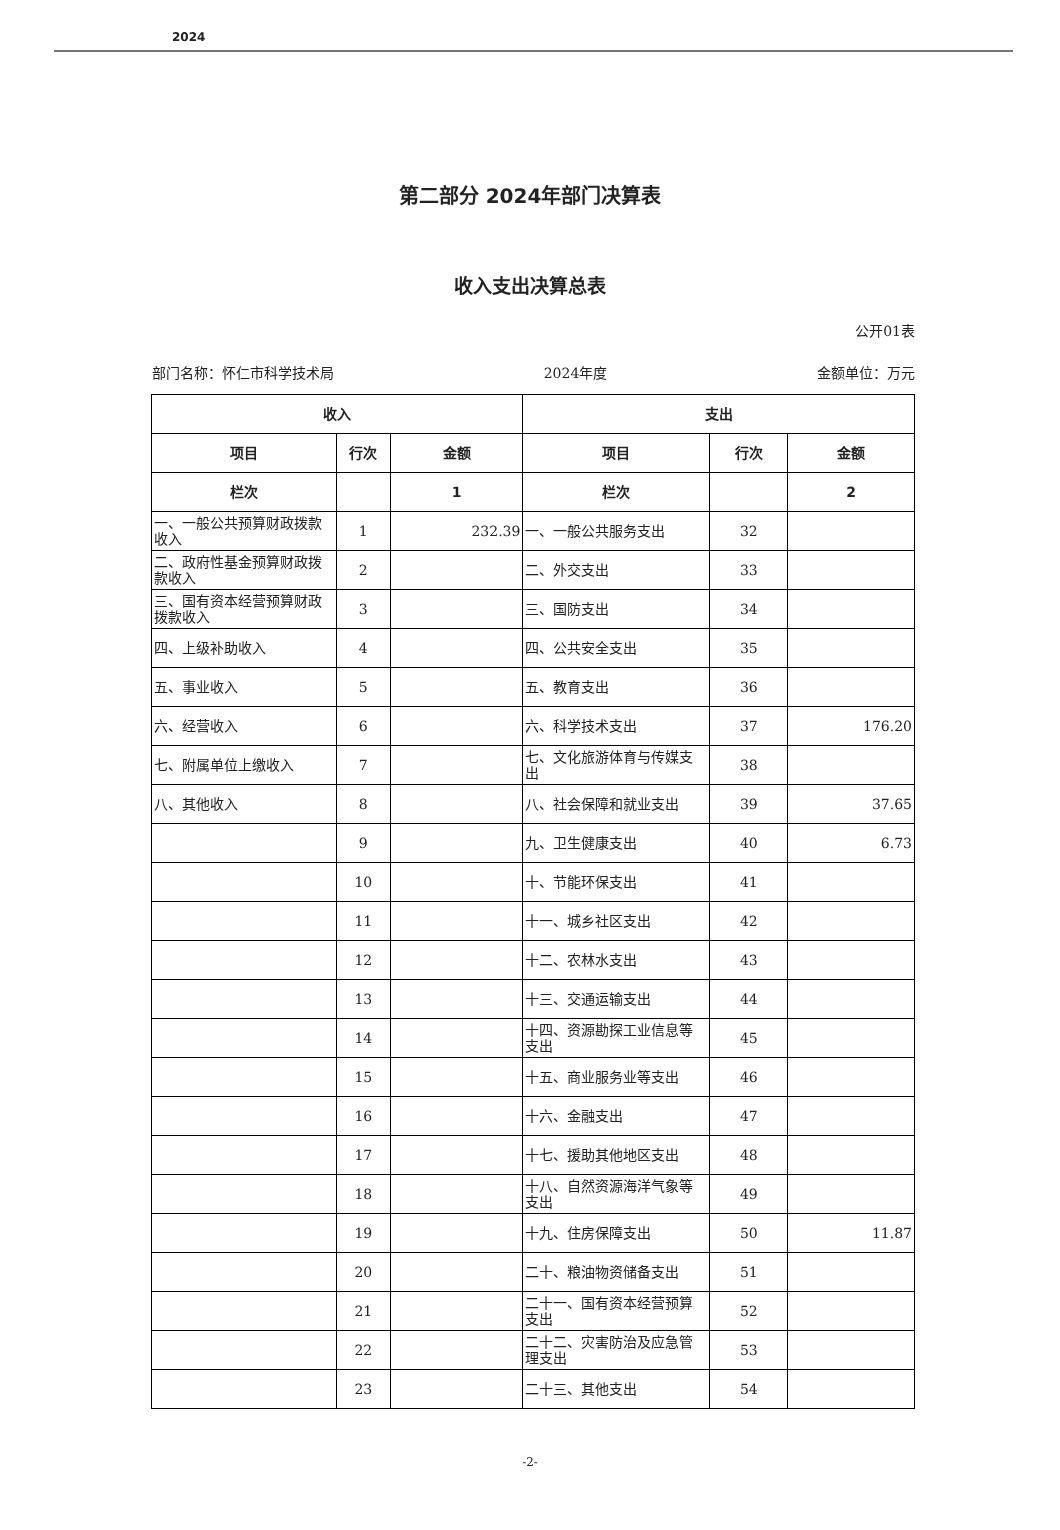2024
第二部分 2024年部门决算表
收入支出决算总表
公开01表
部门名称：怀仁市科学技术局 2024年度 金额单位：万元
| 收入 | | | 支出 | | |
| --- | --- | --- | --- | --- | --- |
| 项目 | 行次 | 金额 | 项目 | 行次 | 金额 |
| 栏次 | | 1 | 栏次 | | 2 |
| 一、一般公共预算财政拨款收入 | 1 | 232.39 | 一、一般公共服务支出 | 32 | |
| 二、政府性基金预算财政拨款收入 | 2 | | 二、外交支出 | 33 | |
| 三、国有资本经营预算财政拨款收入 | 3 | | 三、国防支出 | 34 | |
| 四、上级补助收入 | 4 | | 四、公共安全支出 | 35 | |
| 五、事业收入 | 5 | | 五、教育支出 | 36 | |
| 六、经营收入 | 6 | | 六、科学技术支出 | 37 | 176.20 |
| 七、附属单位上缴收入 | 7 | | 七、文化旅游体育与传媒支出 | 38 | |
| 八、其他收入 | 8 | | 八、社会保障和就业支出 | 39 | 37.65 |
| | 9 | | 九、卫生健康支出 | 40 | 6.73 |
| | 10 | | 十、节能环保支出 | 41 | |
| | 11 | | 十一、城乡社区支出 | 42 | |
| | 12 | | 十二、农林水支出 | 43 | |
| | 13 | | 十三、交通运输支出 | 44 | |
| | 14 | | 十四、资源勘探工业信息等支出 | 45 | |
| | 15 | | 十五、商业服务业等支出 | 46 | |
| | 16 | | 十六、金融支出 | 47 | |
| | 17 | | 十七、援助其他地区支出 | 48 | |
| | 18 | | 十八、自然资源海洋气象等支出 | 49 | |
| | 19 | | 十九、住房保障支出 | 50 | 11.87 |
| | 20 | | 二十、粮油物资储备支出 | 51 | |
| | 21 | | 二十一、国有资本经营预算支出 | 52 | |
| | 22 | | 二十二、灾害防治及应急管理支出 | 53 | |
| | 23 | | 二十三、其他支出 | 54 | |
-2-